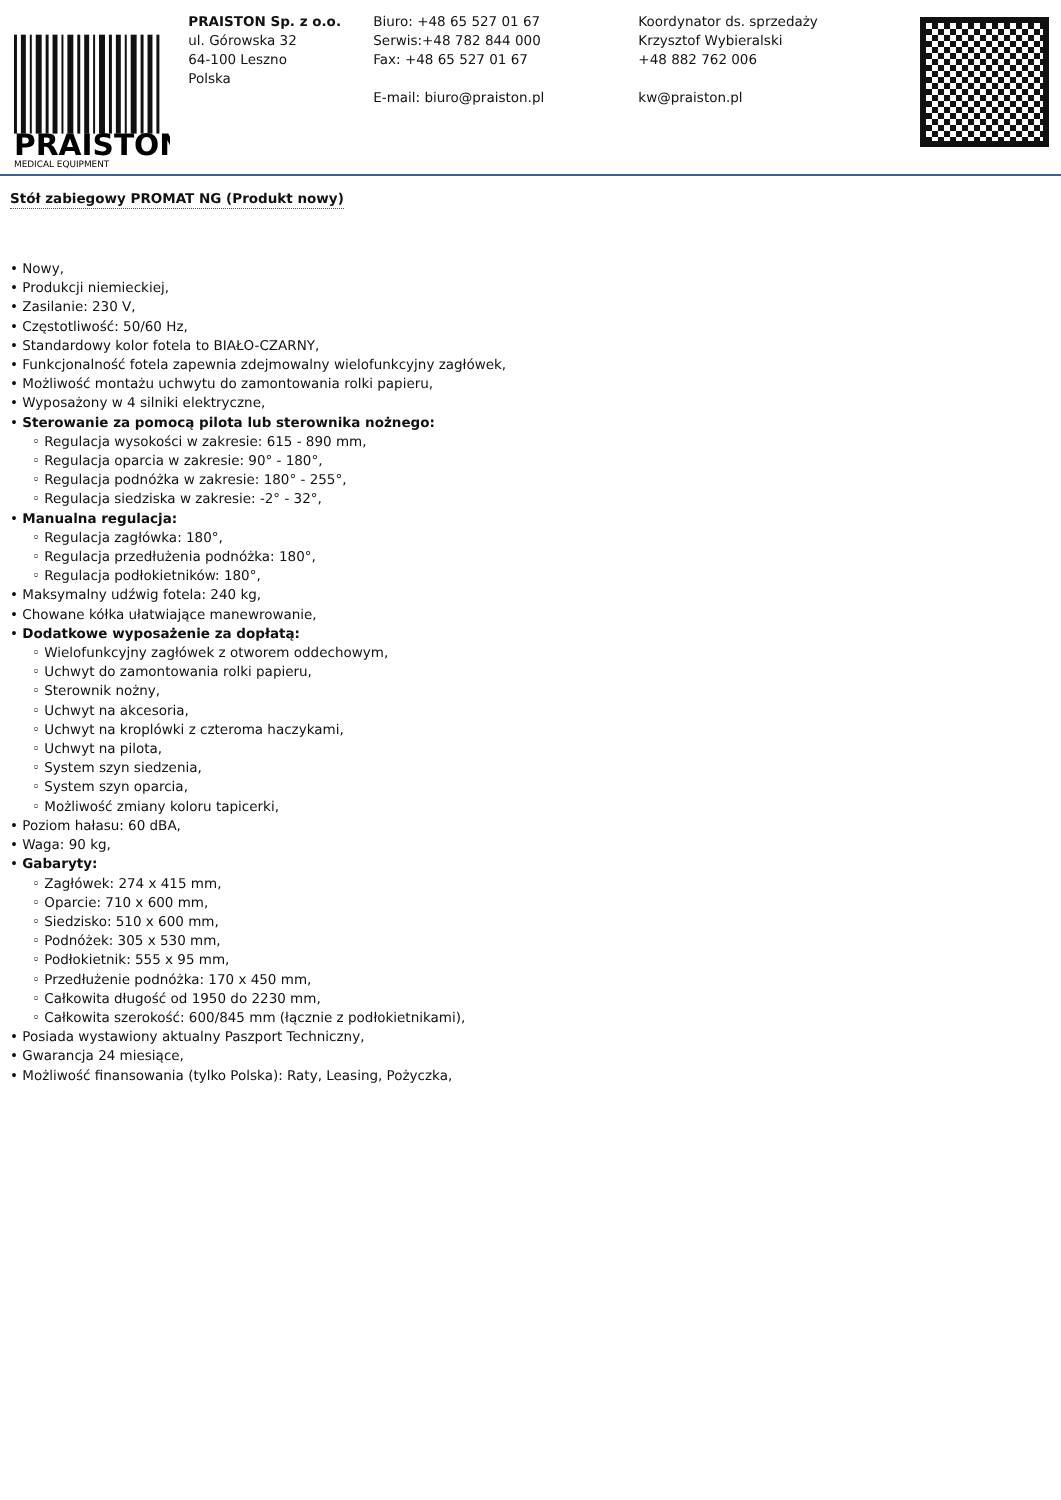PRAISTON
MEDICAL EQUIPMENT
PRAISTON Sp. z o.o.
ul. Górowska 32
64-100 Leszno
Polska
Biuro: +48 65 527 01 67
Serwis:+48 782 844 000
Fax: +48 65 527 01 67
E-mail: biuro@praiston.pl
Koordynator ds. sprzedaży
Krzysztof Wybieralski
+48 882 762 006
kw@praiston.pl
Stół zabiegowy PROMAT NG (Produkt nowy)
• Nowy,
• Produkcji niemieckiej,
• Zasilanie: 230 V,
• Częstotliwość: 50/60 Hz,
• Standardowy kolor fotela to BIAŁO-CZARNY,
• Funkcjonalność fotela zapewnia zdejmowalny wielofunkcyjny zagłówek,
• Możliwość montażu uchwytu do zamontowania rolki papieru,
• Wyposażony w 4 silniki elektryczne,
• Sterowanie za pomocą pilota lub sterownika nożnego:
◦ Regulacja wysokości w zakresie: 615 - 890 mm,
◦ Regulacja oparcia w zakresie: 90° - 180°,
◦ Regulacja podnóżka w zakresie: 180° - 255°,
◦ Regulacja siedziska w zakresie: -2° - 32°,
• Manualna regulacja:
◦ Regulacja zagłówka: 180°,
◦ Regulacja przedłużenia podnóżka: 180°,
◦ Regulacja podłokietników: 180°,
• Maksymalny udźwig fotela: 240 kg,
• Chowane kółka ułatwiające manewrowanie,
• Dodatkowe wyposażenie za dopłatą:
◦ Wielofunkcyjny zagłówek z otworem oddechowym,
◦ Uchwyt do zamontowania rolki papieru,
◦ Sterownik nożny,
◦ Uchwyt na akcesoria,
◦ Uchwyt na kroplówki z czteroma haczykami,
◦ Uchwyt na pilota,
◦ System szyn siedzenia,
◦ System szyn oparcia,
◦ Możliwość zmiany koloru tapicerki,
• Poziom hałasu: 60 dBA,
• Waga: 90 kg,
• Gabaryty:
◦ Zagłówek: 274 x 415 mm,
◦ Oparcie: 710 x 600 mm,
◦ Siedzisko: 510 x 600 mm,
◦ Podnóżek: 305 x 530 mm,
◦ Podłokietnik: 555 x 95 mm,
◦ Przedłużenie podnóżka: 170 x 450 mm,
◦ Całkowita długość od 1950 do 2230 mm,
◦ Całkowita szerokość: 600/845 mm (łącznie z podłokietnikami),
• Posiada wystawiony aktualny Paszport Techniczny,
• Gwarancja 24 miesiące,
• Możliwość finansowania (tylko Polska): Raty, Leasing, Pożyczka,